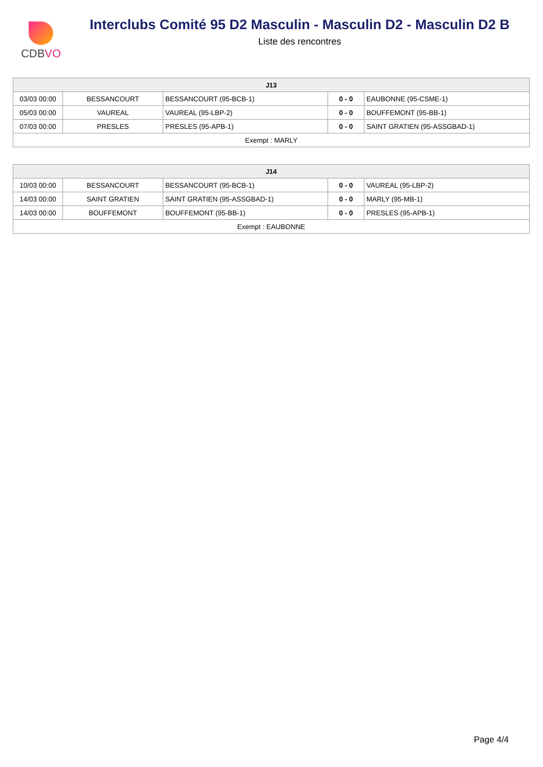CDBVO
Interclubs Comité 95 D2 Masculin - Masculin D2 - Masculin D2 B
Liste des rencontres
| J13 | | | | |
| --- | --- | --- | --- | --- |
| 03/03 00:00 | BESSANCOURT | BESSANCOURT (95-BCB-1) | 0 - 0 | EAUBONNE (95-CSME-1) |
| 05/03 00:00 | VAUREAL | VAUREAL (95-LBP-2) | 0 - 0 | BOUFFEMONT (95-BB-1) |
| 07/03 00:00 | PRESLES | PRESLES (95-APB-1) | 0 - 0 | SAINT GRATIEN (95-ASSGBAD-1) |
| Exempt : MARLY | | | | |
| J14 | | | | |
| --- | --- | --- | --- | --- |
| 10/03 00:00 | BESSANCOURT | BESSANCOURT (95-BCB-1) | 0 - 0 | VAUREAL (95-LBP-2) |
| 14/03 00:00 | SAINT GRATIEN | SAINT GRATIEN (95-ASSGBAD-1) | 0 - 0 | MARLY (95-MB-1) |
| 14/03 00:00 | BOUFFEMONT | BOUFFEMONT (95-BB-1) | 0 - 0 | PRESLES (95-APB-1) |
| Exempt : EAUBONNE | | | | |
Page 4/4